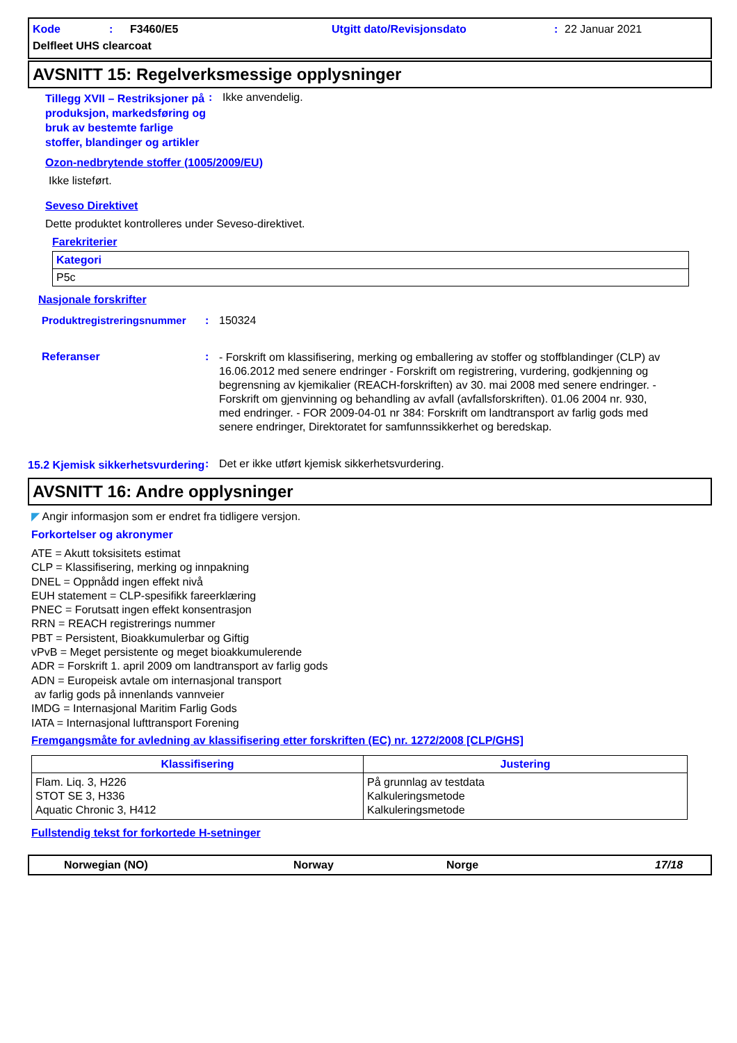Kode: F3460/E5 Utgitt dato/Revisjonsdato: 22 Januar 2021
Delfleet UHS clearcoat
AVSNITT 15: Regelverksmessige opplysninger
Tillegg XVII – Restriksjoner på produksjon, markedsføring og bruk av bestemte farlige stoffer, blandinger og artikler
: Ikke anvendelig.
Ozon-nedbrytende stoffer (1005/2009/EU)
Ikke listeført.
Seveso Direktivet
Dette produktet kontrolleres under Seveso-direktivet.
Farekriterier
| Kategori |
| --- |
| P5c |
Nasjonale forskrifter
Produktregistreringsnummer: 150324
Referanser: - Forskrift om klassifisering, merking og emballering av stoffer og stoffblandinger (CLP) av 16.06.2012 med senere endringer - Forskrift om registrering, vurdering, godkjenning og begrensning av kjemikalier (REACH-forskriften) av 30. mai 2008 med senere endringer. - Forskrift om gjenvinning og behandling av avfall (avfallsforskriften). 01.06 2004 nr. 930, med endringer. - FOR 2009-04-01 nr 384: Forskrift om landtransport av farlig gods med senere endringer, Direktoratet for samfunnssikkerhet og beredskap.
15.2 Kjemisk sikkerhetsvurdering: Det er ikke utført kjemisk sikkerhetsvurdering.
AVSNITT 16: Andre opplysninger
◤ Angir informasjon som er endret fra tidligere versjon.
Forkortelser og akronymer
ATE = Akutt toksisitets estimat
CLP = Klassifisering, merking og innpakning
DNEL = Oppnådd ingen effekt nivå
EUH statement = CLP-spesifikk fareerklæring
PNEC = Forutsatt ingen effekt konsentrasjon
RRN = REACH registrerings nummer
PBT = Persistent, Bioakkumulerbar og Giftig
vPvB = Meget persistente og meget bioakkumulerende
ADR = Forskrift 1. april 2009 om landtransport av farlig gods
ADN = Europeisk avtale om internasjonal transport
av farlig gods på innenlands vannveier
IMDG = Internasjonal Maritim Farlig Gods
IATA = Internasjonal lufttransport Forening
Fremgangsmåte for avledning av klassifisering etter forskriften (EC) nr. 1272/2008 [CLP/GHS]
| Klassifisering | Justering |
| --- | --- |
| Flam. Liq. 3, H226 STOT SE 3, H336 Aquatic Chronic 3, H412 | På grunnlag av testdata Kalkuleringsmetode Kalkuleringsmetode |
Fullstendig tekst for forkortede H-setninger
Norwegian (NO) Norway Norge 17/18